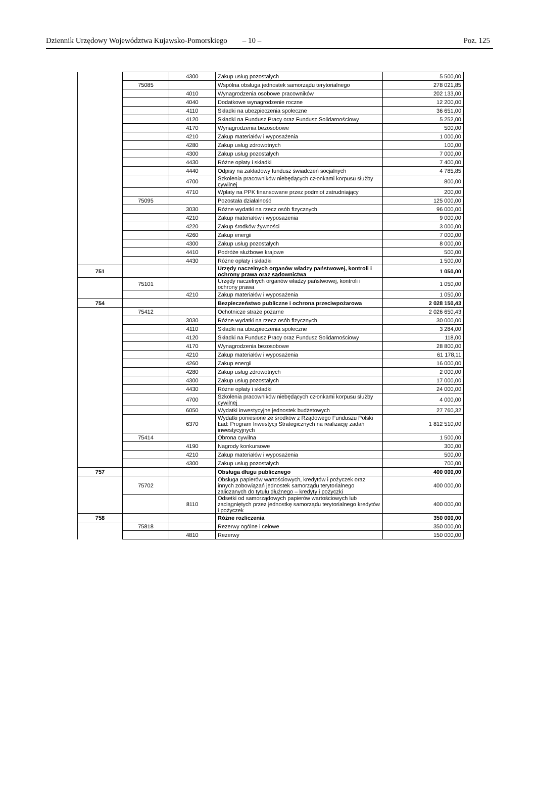Dziennik Urzędowy Województwa Kujawsko-Pomorskiego – 10 – Poz. 125
| | | 4300 | Zakup usług pozostałych | 5 500,00 |
| | 75085 | | Wspólna obsługa jednostek samorządu terytorialnego | 278 021,85 |
| | | 4010 | Wynagrodzenia osobowe pracowników | 202 133,00 |
| | | 4040 | Dodatkowe wynagrodzenie roczne | 12 200,00 |
| | | 4110 | Składki na ubezpieczenia społeczne | 36 651,00 |
| | | 4120 | Składki na Fundusz Pracy oraz Fundusz Solidarnościowy | 5 252,00 |
| | | 4170 | Wynagrodzenia bezosobowe | 500,00 |
| | | 4210 | Zakup materiałów i wyposażenia | 1 000,00 |
| | | 4280 | Zakup usług zdrowotnych | 100,00 |
| | | 4300 | Zakup usług pozostałych | 7 000,00 |
| | | 4430 | Różne opłaty i składki | 7 400,00 |
| | | 4440 | Odpisy na zakładowy fundusz świadczeń socjalnych | 4 785,85 |
| | | 4700 | Szkolenia pracowników niebędących członkami korpusu służby cywilnej | 800,00 |
| | | 4710 | Wpłaty na PPK finansowane przez podmiot zatrudniający | 200,00 |
| | 75095 | | Pozostała działalność | 125 000,00 |
| | | 3030 | Różne wydatki na rzecz osób fizycznych | 96 000,00 |
| | | 4210 | Zakup materiałów i wyposażenia | 9 000,00 |
| | | 4220 | Zakup środków żywności | 3 000,00 |
| | | 4260 | Zakup energii | 7 000,00 |
| | | 4300 | Zakup usług pozostałych | 8 000,00 |
| | | 4410 | Podróże służbowe krajowe | 500,00 |
| | | 4430 | Różne opłaty i składki | 1 500,00 |
| 751 | | | Urzędy naczelnych organów władzy państwowej, kontroli i ochrony prawa oraz sądownictwa | 1 050,00 |
| | 75101 | | Urzędy naczelnych organów władzy państwowej, kontroli i ochrony prawa | 1 050,00 |
| | | 4210 | Zakup materiałów i wyposażenia | 1 050,00 |
| 754 | | | Bezpieczeństwo publiczne i ochrona przeciwpożarowa | 2 028 150,43 |
| | 75412 | | Ochotnicze straże pożarne | 2 026 650,43 |
| | | 3030 | Różne wydatki na rzecz osób fizycznych | 30 000,00 |
| | | 4110 | Składki na ubezpieczenia społeczne | 3 284,00 |
| | | 4120 | Składki na Fundusz Pracy oraz Fundusz Solidarnościowy | 118,00 |
| | | 4170 | Wynagrodzenia bezosobowe | 28 800,00 |
| | | 4210 | Zakup materiałów i wyposażenia | 61 178,11 |
| | | 4260 | Zakup energii | 16 000,00 |
| | | 4280 | Zakup usług zdrowotnych | 2 000,00 |
| | | 4300 | Zakup usług pozostałych | 17 000,00 |
| | | 4430 | Różne opłaty i składki | 24 000,00 |
| | | 4700 | Szkolenia pracowników niebędących członkami korpusu służby cywilnej | 4 000,00 |
| | | 6050 | Wydatki inwestycyjne jednostek budżetowych | 27 760,32 |
| | | 6370 | Wydatki poniesione ze środków z Rządowego Funduszu Polski Ład: Program Inwestycji Strategicznych na realizację zadań inwestycyjnych | 1 812 510,00 |
| | 75414 | | Obrona cywilna | 1 500,00 |
| | | 4190 | Nagrody konkursowe | 300,00 |
| | | 4210 | Zakup materiałów i wyposażenia | 500,00 |
| | | 4300 | Zakup usług pozostałych | 700,00 |
| 757 | | | Obsługa długu publicznego | 400 000,00 |
| | 75702 | | Obsługa papierów wartościowych, kredytów i pożyczek oraz innych zobowiązań jednostek samorządu terytorialnego zaliczanych do tytułu dłużnego – kredyty i pożyczki | 400 000,00 |
| | | 8110 | Odsetki od samorządowych papierów wartościowych lub zaciągniętych przez jednostkę samorządu terytorialnego kredytów i pożyczek | 400 000,00 |
| 758 | | | Różne rozliczenia | 350 000,00 |
| | 75818 | | Rezerwy ogólne i celowe | 350 000,00 |
| | | 4810 | Rezerwy | 150 000,00 |